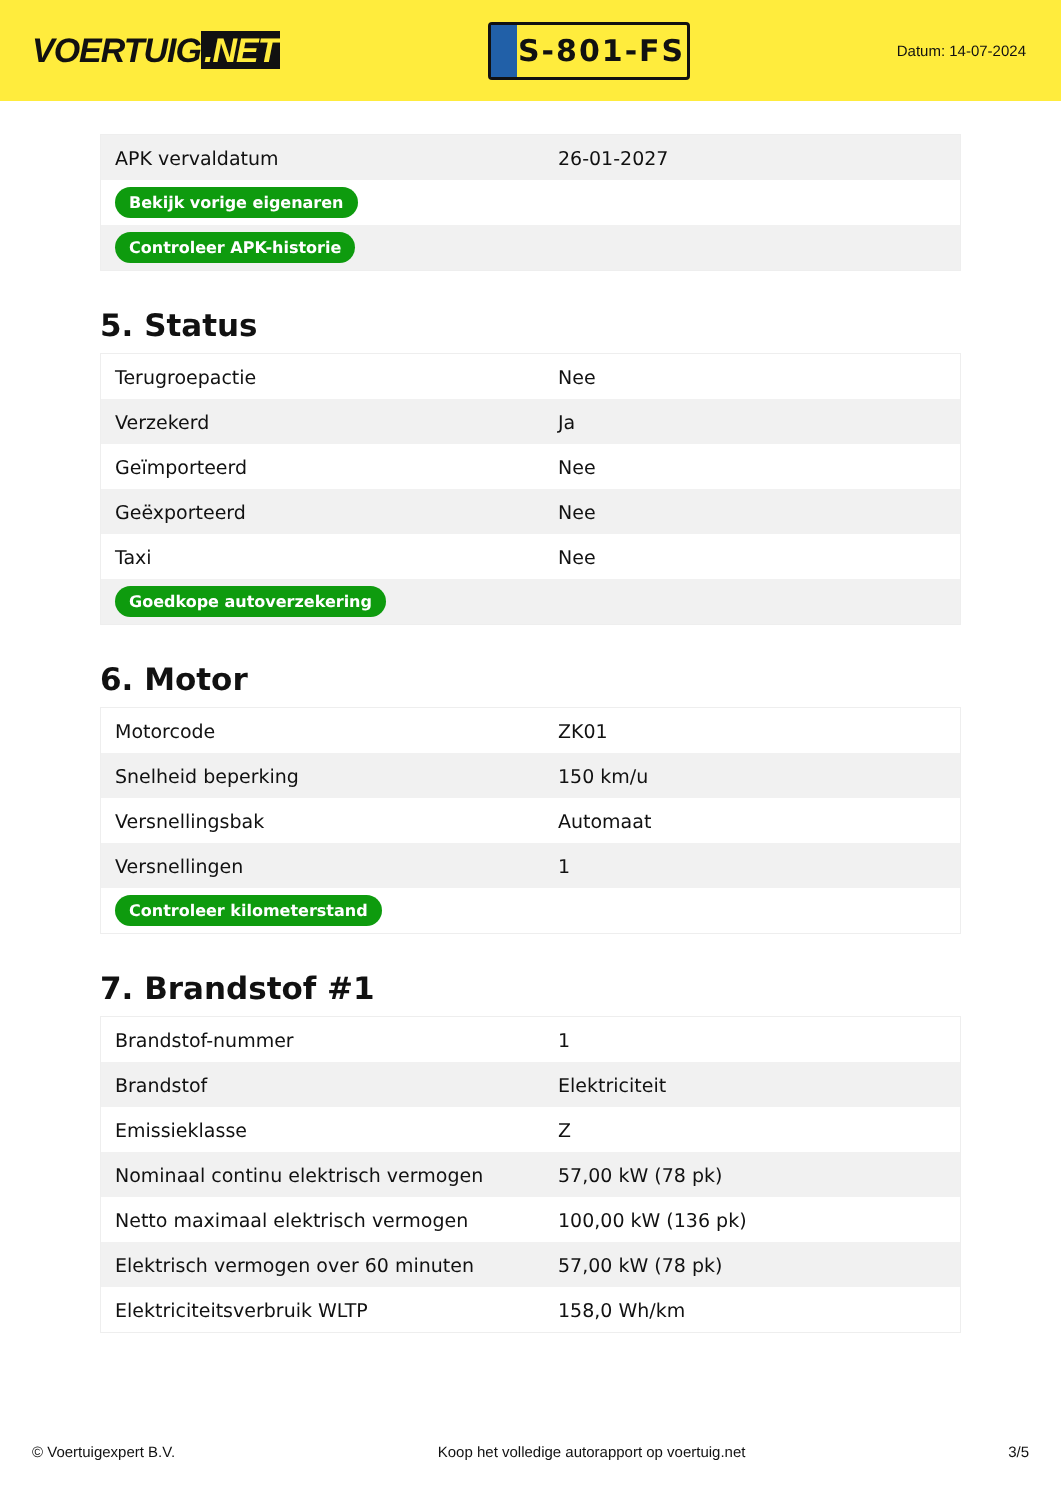VOERTUIG.NET
S-801-FS
Datum: 14-07-2024
| APK vervaldatum | 26-01-2027 |
| Bekijk vorige eigenaren | |
| Controleer APK-historie | |
5. Status
| Terugroepactie | Nee |
| Verzekerd | Ja |
| Geïmporteerd | Nee |
| Geëxporteerd | Nee |
| Taxi | Nee |
| Goedkope autoverzekering | |
6. Motor
| Motorcode | ZK01 |
| Snelheid beperking | 150 km/u |
| Versnellingsbak | Automaat |
| Versnellingen | 1 |
| Controleer kilometerstand | |
7. Brandstof #1
| Brandstof-nummer | 1 |
| Brandstof | Elektriciteit |
| Emissieklasse | Z |
| Nominaal continu elektrisch vermogen | 57,00 kW (78 pk) |
| Netto maximaal elektrisch vermogen | 100,00 kW (136 pk) |
| Elektrisch vermogen over 60 minuten | 57,00 kW (78 pk) |
| Elektriciteitsverbruik WLTP | 158,0 Wh/km |
© Voertuigexpert B.V. Koop het volledige autorapport op voertuig.net 3/5